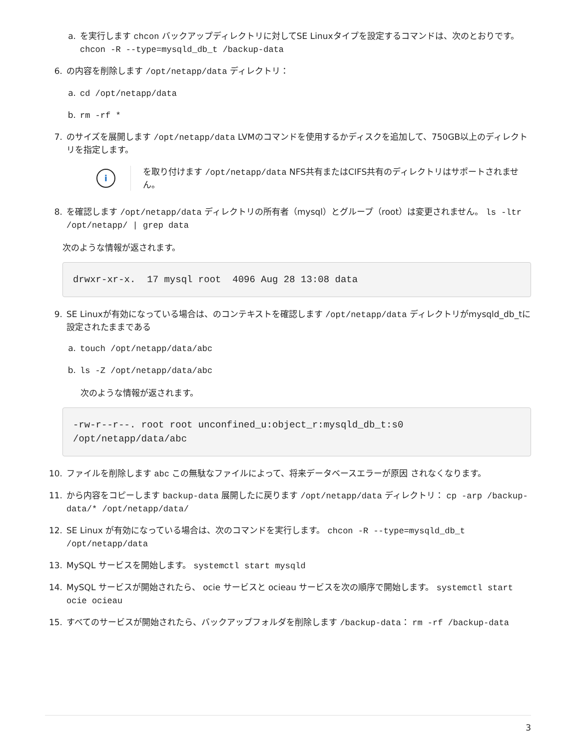a. を実行します chcon バックアップディレクトリに対してSE Linuxタイプを設定するコマンドは、次のとおりです。 chcon -R --type=mysqld_db_t /backup-data
6. の内容を削除します /opt/netapp/data ディレクトリ：
a. cd /opt/netapp/data
b. rm -rf *
7. のサイズを展開します /opt/netapp/data LVMのコマンドを使用するかディスクを追加して、750GB以上のディレクトリを指定します。
i
を取り付けます /opt/netapp/data NFS共有またはCIFS共有のディレクトリはサポートされません。
8. を確認します /opt/netapp/data ディレクトリの所有者（mysql）とグループ（root）は変更されません。 ls -ltr /opt/netapp/ | grep data
次のような情報が返されます。
drwxr-xr-x.  17 mysql root  4096 Aug 28 13:08 data
9. SE Linuxが有効になっている場合は、のコンテキストを確認します /opt/netapp/data ディレクトリがmysqld_db_tに設定されたままである
a. touch /opt/netapp/data/abc
b. ls -Z /opt/netapp/data/abc
次のような情報が返されます。
-rw-r--r--. root root unconfined_u:object_r:mysqld_db_t:s0
/opt/netapp/data/abc
10. ファイルを削除します abc この無駄なファイルによって、将来データベースエラーが原因 されなくなります。
11. から内容をコピーします backup-data 展開したに戻ります /opt/netapp/data ディレクトリ： cp -arp /backup-data/* /opt/netapp/data/
12. SE Linux が有効になっている場合は、次のコマンドを実行します。 chcon -R --type=mysqld_db_t /opt/netapp/data
13. MySQL サービスを開始します。 systemctl start mysqld
14. MySQL サービスが開始されたら、 ocie サービスと ocieau サービスを次の順序で開始します。 systemctl start ocie ocieau
15. すべてのサービスが開始されたら、バックアップフォルダを削除します /backup-data： rm -rf /backup-data
3